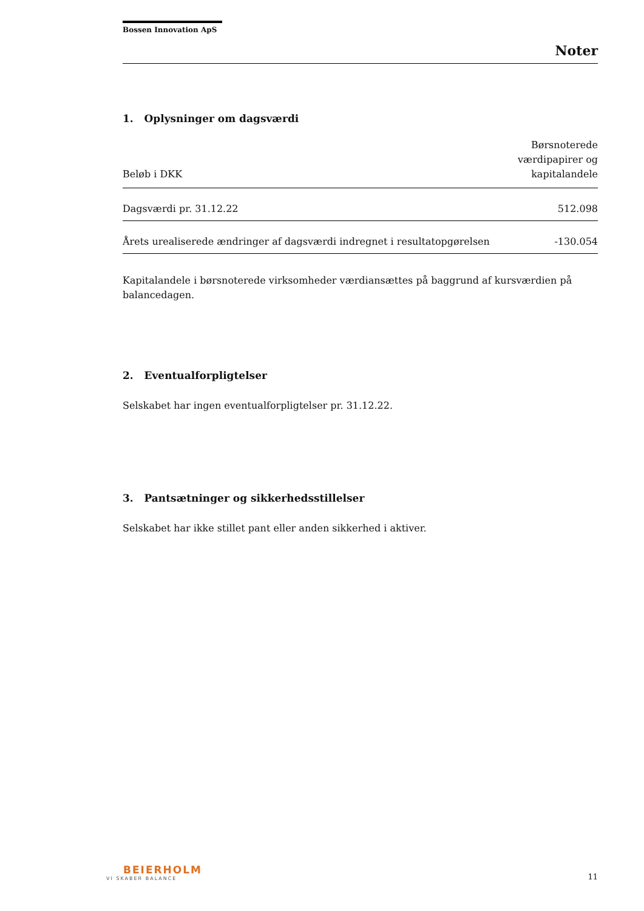Bossen Innovation ApS
Noter
1. Oplysninger om dagsværdi
| Beløb i DKK | Børsnoterede værdipapirer og kapitalandele |
| --- | --- |
| Dagsværdi pr. 31.12.22 | 512.098 |
| Årets urealiserede ændringer af dagsværdi indregnet i resultatopgørelsen | -130.054 |
Kapitalandele i børsnoterede virksomheder værdiansættes på baggrund af kursværdien på balancedagen.
2. Eventualforpligtelser
Selskabet har ingen eventualforpligtelser pr. 31.12.22.
3. Pantsætninger og sikkerhedsstillelser
Selskabet har ikke stillet pant eller anden sikkerhed i aktiver.
BEIERHOLM
VI SKABER BALANCE
11